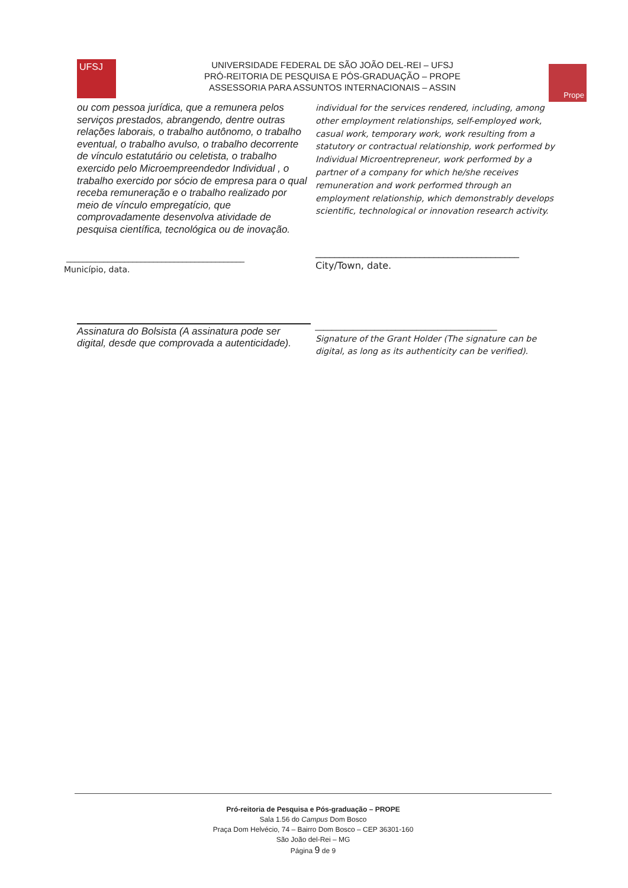UFSJ
UNIVERSIDADE FEDERAL DE SÃO JOÃO DEL-REI – UFSJ
PRÓ-REITORIA DE PESQUISA E PÓS-GRADUAÇÃO – PROPE
ASSESSORIA PARA ASSUNTOS INTERNACIONAIS – ASSIN
Prope
ou com pessoa jurídica, que a remunera pelos serviços prestados, abrangendo, dentre outras relações laborais, o trabalho autônomo, o trabalho eventual, o trabalho avulso, o trabalho decorrente de vínculo estatutário ou celetista, o trabalho exercido pelo Microempreendedor Individual , o trabalho exercido por sócio de empresa para o qual receba remuneração e o trabalho realizado por meio de vínculo empregatício, que comprovadamente desenvolva atividade de pesquisa científica, tecnológica ou de inovação.
___________________________________________
Município, data.
Assinatura do Bolsista (A assinatura pode ser digital, desde que comprovada a autenticidade).
individual for the services rendered, including, among other employment relationships, self-employed work, casual work, temporary work, work resulting from a statutory or contractual relationship, work performed by Individual Microentrepreneur, work performed by a partner of a company for which he/she receives remuneration and work performed through an employment relationship, which demonstrably develops scientific, technological or innovation research activity.
___________________________________________
City/Town, date.
___________________________________________
Signature of the Grant Holder (The signature can be digital, as long as its authenticity can be verified).
Pró-reitoria de Pesquisa e Pós-graduação – PROPE
Sala 1.56 do Campus Dom Bosco
Praça Dom Helvécio, 74 – Bairro Dom Bosco – CEP 36301-160
São João del-Rei – MG
Página 9 de 9